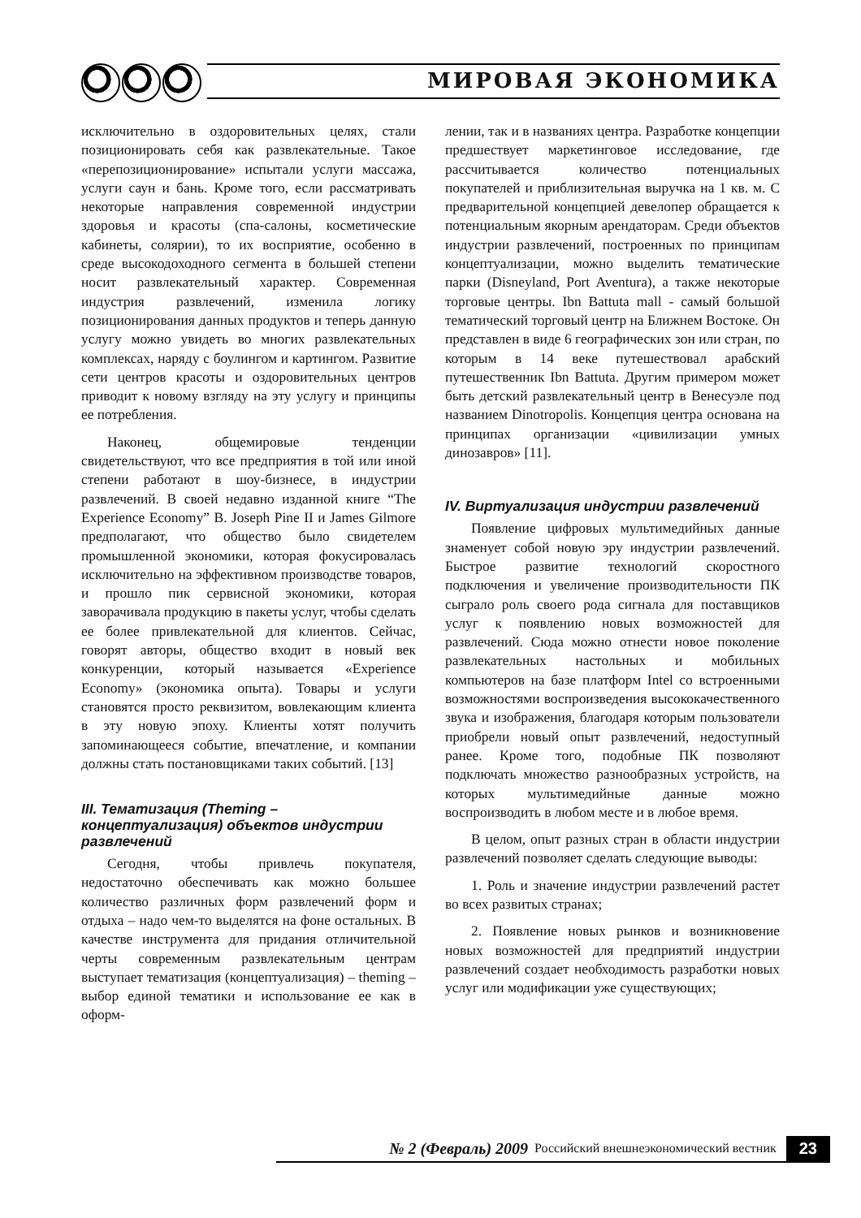МИРОВАЯ ЭКОНОМИКА
исключительно в оздоровительных целях, стали позиционировать себя как развлекательные. Такое «перепозиционирование» испытали услуги массажа, услуги саун и бань. Кроме того, если рассматривать некоторые направления современной индустрии здоровья и красоты (спа-салоны, косметические кабинеты, солярии), то их восприятие, особенно в среде высокодоходного сегмента в большей степени носит развлекательный характер. Современная индустрия развлечений, изменила логику позиционирования данных продуктов и теперь данную услугу можно увидеть во многих развлекательных комплексах, наряду с боулингом и картингом. Развитие сети центров красоты и оздоровительных центров приводит к новому взгляду на эту услугу и принципы ее потребления.
Наконец, общемировые тенденции свидетельствуют, что все предприятия в той или иной степени работают в шоу-бизнесе, в индустрии развлечений. В своей недавно изданной книге “The Experience Economy” B. Joseph Pine II и James Gilmore предполагают, что общество было свидетелем промышленной экономики, которая фокусировалась исключительно на эффективном производстве товаров, и прошло пик сервисной экономики, которая заворачивала продукцию в пакеты услуг, чтобы сделать ее более привлекательной для клиентов. Сейчас, говорят авторы, общество входит в новый век конкуренции, который называется «Experience Economy» (экономика опыта). Товары и услуги становятся просто реквизитом, вовлекающим клиента в эту новую эпоху. Клиенты хотят получить запоминающееся событие, впечатление, и компании должны стать постановщиками таких событий. [13]
III. Тематизация (Theming – концептуализация) объектов индустрии развлечений
Сегодня, чтобы привлечь покупателя, недостаточно обеспечивать как можно большее количество различных форм развлечений форм и отдыха – надо чем-то выделятся на фоне остальных. В качестве инструмента для придания отличительной черты современным развлекательным центрам выступает тематизация (концептуализация) – theming – выбор единой тематики и использование ее как в оформ-
лении, так и в названиях центра. Разработке концепции предшествует маркетинговое исследование, где рассчитывается количество потенциальных покупателей и приблизительная выручка на 1 кв. м. С предварительной концепцией девелопер обращается к потенциальным якорным арендаторам. Среди объектов индустрии развлечений, построенных по принципам концептуализации, можно выделить тематические парки (Disneyland, Port Aventura), а также некоторые торговые центры. Ibn Battuta mall - самый большой тематический торговый центр на Ближнем Востоке. Он представлен в виде 6 географических зон или стран, по которым в 14 веке путешествовал арабский путешественник Ibn Battuta. Другим примером может быть детский развлекательный центр в Венесуэле под названием Dinotropolis. Концепция центра основана на принципах организации «цивилизации умных динозавров» [11].
IV. Виртуализация индустрии развлечений
Появление цифровых мультимедийных данные знаменует собой новую эру индустрии развлечений. Быстрое развитие технологий скоростного подключения и увеличение производительности ПК сыграло роль своего рода сигнала для поставщиков услуг к появлению новых возможностей для развлечений. Сюда можно отнести новое поколение развлекательных настольных и мобильных компьютеров на базе платформ Intel со встроенными возможностями воспроизведения высококачественного звука и изображения, благодаря которым пользователи приобрели новый опыт развлечений, недоступный ранее. Кроме того, подобные ПК позволяют подключать множество разнообразных устройств, на которых мультимедийные данные можно воспроизводить в любом месте и в любое время.
В целом, опыт разных стран в области индустрии развлечений позволяет сделать следующие выводы:
1. Роль и значение индустрии развлечений растет во всех развитых странах;
2. Появление новых рынков и возникновение новых возможностей для предприятий индустрии развлечений создает необходимость разработки новых услуг или модификации уже существующих;
№ 2 (Февраль) 2009 Российский внешнеэкономический вестник 23